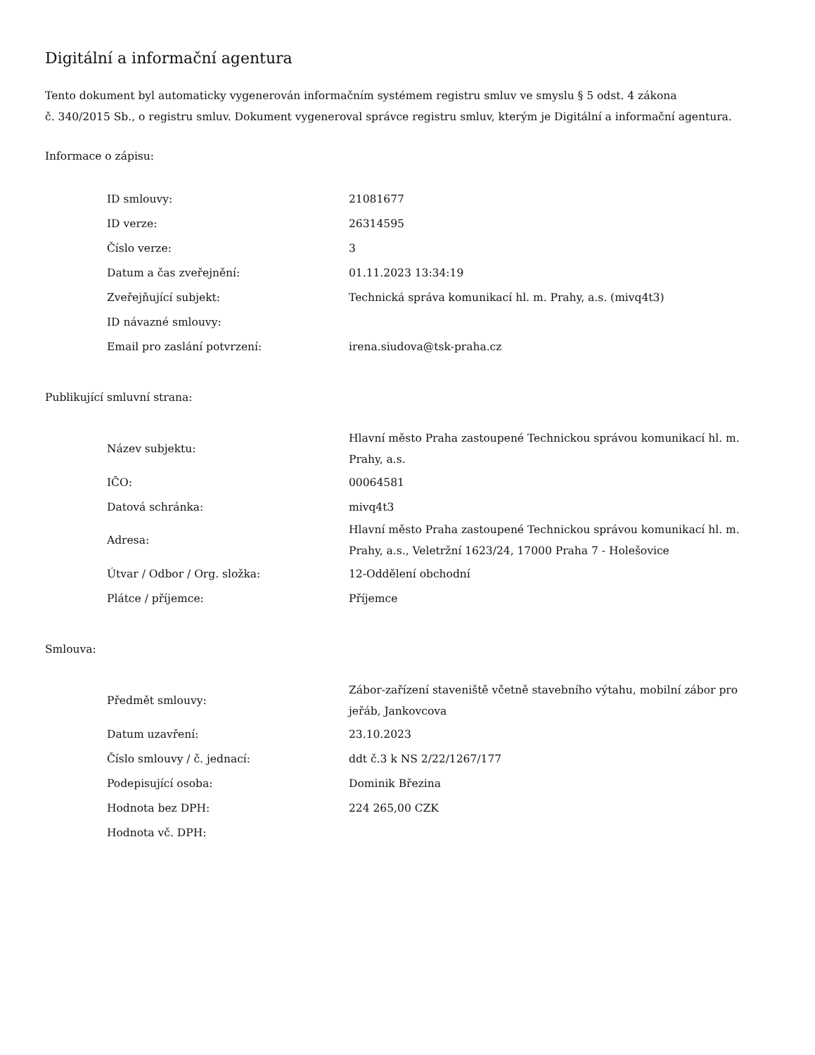Digitální a informační agentura
Tento dokument byl automaticky vygenerován informačním systémem registru smluv ve smyslu § 5 odst. 4 zákona
č. 340/2015 Sb., o registru smluv. Dokument vygeneroval správce registru smluv, kterým je Digitální a informační agentura.
Informace o zápisu:
| ID smlouvy: | 21081677 |
| ID verze: | 26314595 |
| Číslo verze: | 3 |
| Datum a čas zveřejnění: | 01.11.2023 13:34:19 |
| Zveřejňující subjekt: | Technická správa komunikací hl. m. Prahy, a.s. (mivq4t3) |
| ID návazné smlouvy: | |
| Email pro zaslání potvrzení: | irena.siudova@tsk-praha.cz |
Publikující smluvní strana:
| Název subjektu: | Hlavní město Praha zastoupené Technickou správou komunikací hl. m. Prahy, a.s. |
| IČO: | 00064581 |
| Datová schránka: | mivq4t3 |
| Adresa: | Hlavní město Praha zastoupené Technickou správou komunikací hl. m. Prahy, a.s., Veletržní 1623/24, 17000 Praha 7 - Holešovice |
| Útvar / Odbor / Org. složka: | 12-Oddělení obchodní |
| Plátce / příjemce: | Příjemce |
Smlouva:
| Předmět smlouvy: | Zábor-zařízení staveniště včetně stavebního výtahu, mobilní zábor pro jeřáb, Jankovcova |
| Datum uzavření: | 23.10.2023 |
| Číslo smlouvy / č. jednací: | ddt č.3 k NS 2/22/1267/177 |
| Podepisující osoba: | Dominik Březina |
| Hodnota bez DPH: | 224 265,00 CZK |
| Hodnota vč. DPH: | |